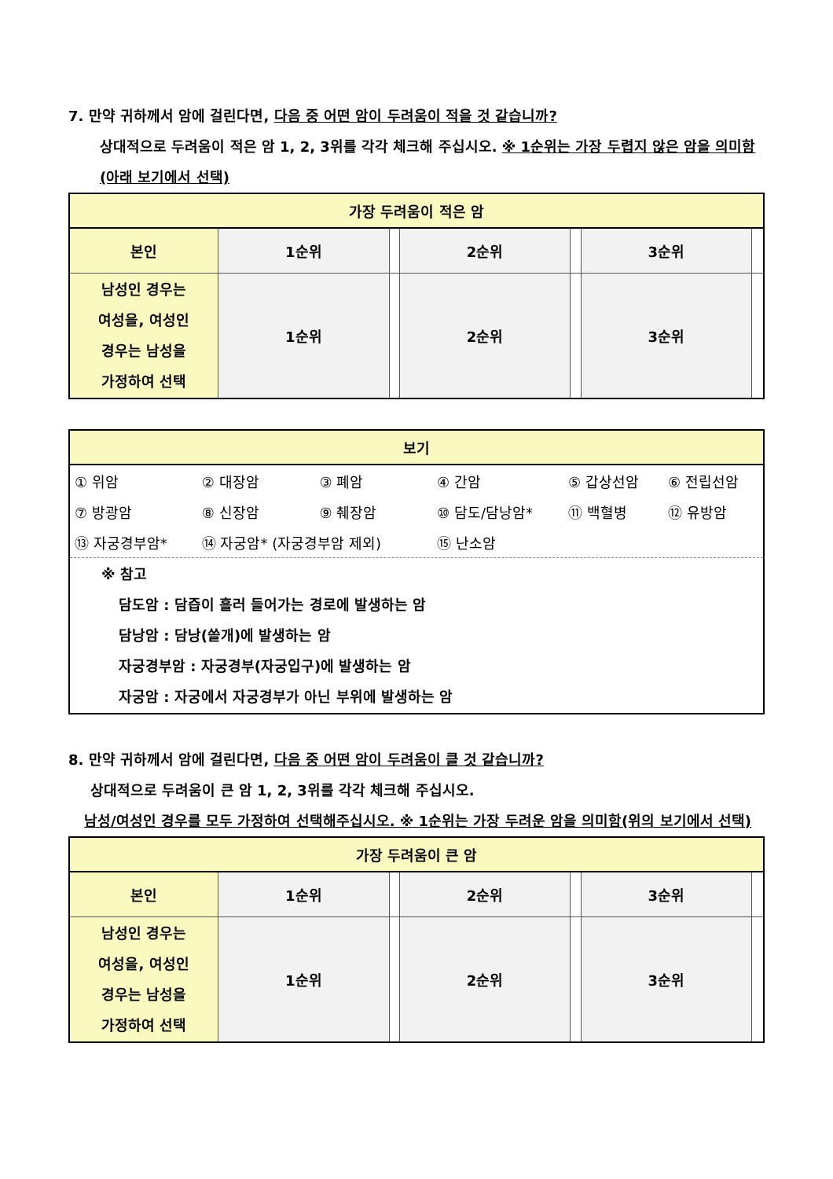7. 만약 귀하께서 암에 걸린다면, 다음 중 어떤 암이 두려움이 적을 것 같습니까?
상대적으로 두려움이 적은 암 1, 2, 3위를 각각 체크해 주십시오. ※ 1순위는 가장 두렵지 않은 암을 의미함(아래 보기에서 선택)
| 가장 두려움이 적은 암 | | | | | | |
| --- | --- | --- | --- | --- | --- | --- |
| 본인 | 1순위 | | 2순위 | | 3순위 | |
| 남성인 경우는 여성을, 여성인 경우는 남성을 가정하여 선택 | 1순위 | | 2순위 | | 3순위 | |
| 보기 |
| --- |
| / ① 위암 / ② 대장암 / ③ 폐암 / ④ 간암 / ⑤ 갑상선암 / ⑥ 전립선암 / / ⑦ 방광암 / ⑧ 신장암 / ⑨ 췌장암 / ⑩ 담도/담낭암* / ⑪ 백혈병 / ⑫ 유방암 / / ⑬ 자궁경부암* / ⑭ 자궁암* (자궁경부암 제외) / / ⑮ 난소암 / / / |
| ※ 참고 담도암 : 담즙이 흘러 들어가는 경로에 발생하는 암 담낭암 : 담낭(쓸개)에 발생하는 암 자궁경부암 : 자궁경부(자궁입구)에 발생하는 암 자궁암 : 자궁에서 자궁경부가 아닌 부위에 발생하는 암 |
8. 만약 귀하께서 암에 걸린다면, 다음 중 어떤 암이 두려움이 클 것 같습니까?
상대적으로 두려움이 큰 암 1, 2, 3위를 각각 체크해 주십시오.
남성/여성인 경우를 모두 가정하여 선택해주십시오. ※ 1순위는 가장 두려운 암을 의미함(위의 보기에서 선택)
| 가장 두려움이 큰 암 | | | | | | |
| --- | --- | --- | --- | --- | --- | --- |
| 본인 | 1순위 | | 2순위 | | 3순위 | |
| 남성인 경우는 여성을, 여성인 경우는 남성을 가정하여 선택 | 1순위 | | 2순위 | | 3순위 | |